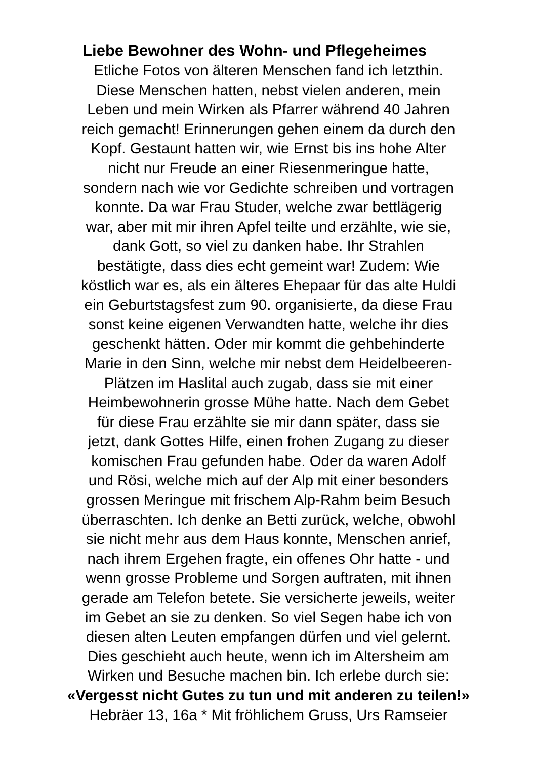Liebe Bewohner des Wohn- und Pflegeheimes
Etliche Fotos von älteren Menschen fand ich letzthin.
Diese Menschen hatten, nebst vielen anderen, mein
Leben und mein Wirken als Pfarrer während 40 Jahren
reich gemacht! Erinnerungen gehen einem da durch den
Kopf. Gestaunt hatten wir, wie Ernst bis ins hohe Alter
nicht nur Freude an einer Riesenmeringue hatte,
sondern nach wie vor Gedichte schreiben und vortragen
konnte. Da war Frau Studer, welche zwar bettlägerig
war, aber mit mir ihren Apfel teilte und erzählte, wie sie,
dank Gott, so viel zu danken habe. Ihr Strahlen
bestätigte, dass dies echt gemeint war! Zudem: Wie
köstlich war es, als ein älteres Ehepaar für das alte Huldi
ein Geburtstagsfest zum 90. organisierte, da diese Frau
sonst keine eigenen Verwandten hatte, welche ihr dies
geschenkt hätten. Oder mir kommt die gehbehinderte
Marie in den Sinn, welche mir nebst dem Heidelbeeren-
Plätzen im Haslital auch zugab, dass sie mit einer
Heimbewohnerin grosse Mühe hatte. Nach dem Gebet
für diese Frau erzählte sie mir dann später, dass sie
jetzt, dank Gottes Hilfe, einen frohen Zugang zu dieser
komischen Frau gefunden habe. Oder da waren Adolf
und Rösi, welche mich auf der Alp mit einer besonders
grossen Meringue mit frischem Alp-Rahm beim Besuch
überraschten. Ich denke an Betti zurück, welche, obwohl
sie nicht mehr aus dem Haus konnte, Menschen anrief,
nach ihrem Ergehen fragte, ein offenes Ohr hatte - und
wenn grosse Probleme und Sorgen auftraten, mit ihnen
gerade am Telefon betete. Sie versicherte jeweils, weiter
im Gebet an sie zu denken. So viel Segen habe ich von
diesen alten Leuten empfangen dürfen und viel gelernt.
Dies geschieht auch heute, wenn ich im Altersheim am
Wirken und Besuche machen bin. Ich erlebe durch sie:
«Vergesst nicht Gutes zu tun und mit anderen zu teilen!»
Hebräer 13, 16a * Mit fröhlichem Gruss, Urs Ramseier